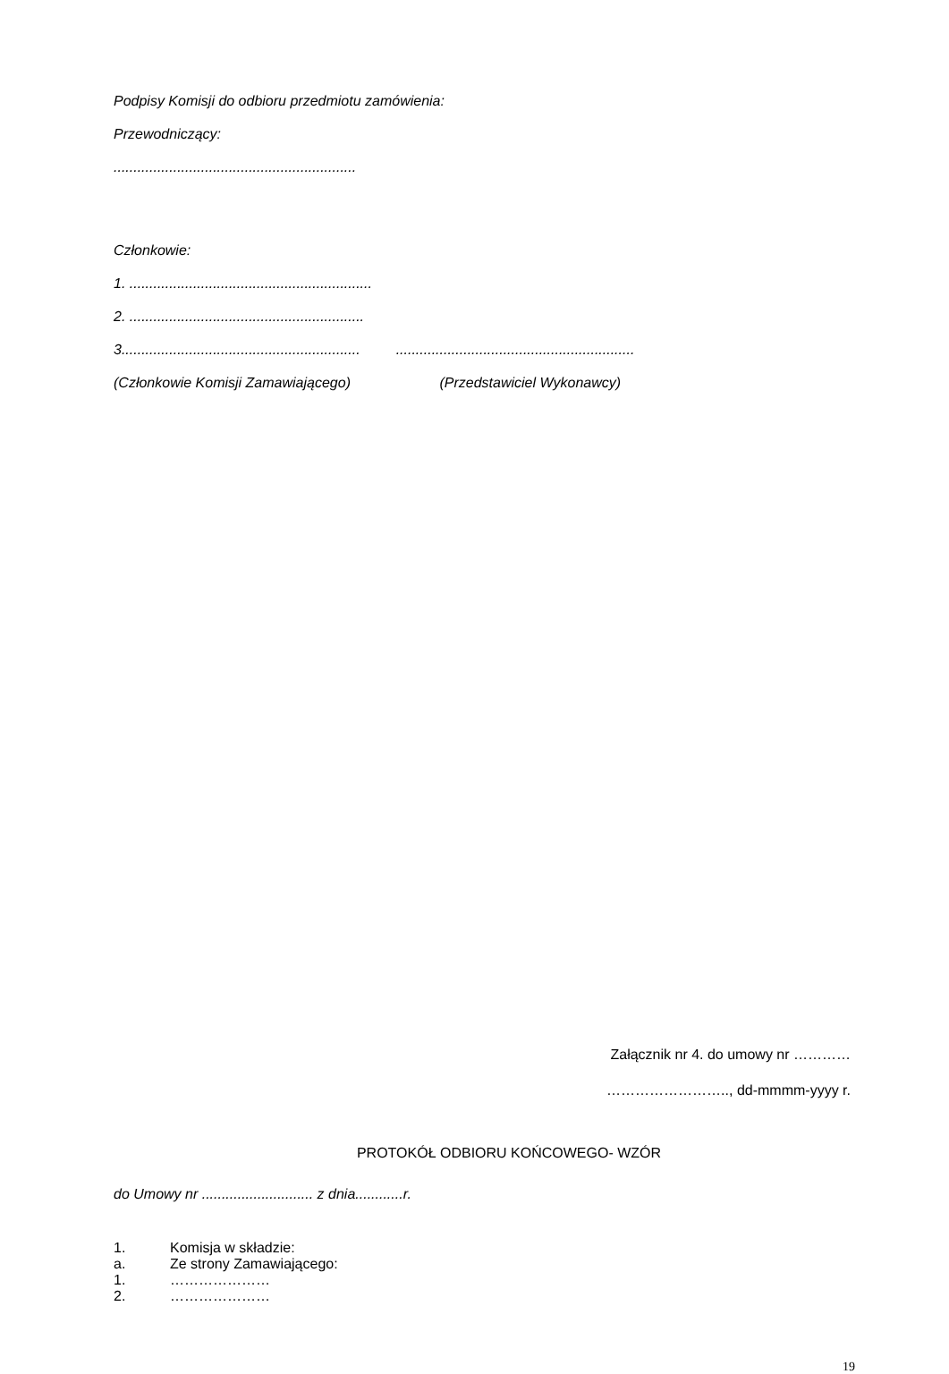Podpisy Komisji do odbioru przedmiotu zamówienia:
Przewodniczący:
.............................................................
Członkowie:
1. .............................................................
2. ...........................................................
3............................................................ ............................................................
(Członkowie Komisji Zamawiającego) (Przedstawiciel Wykonawcy)
Załącznik nr 4. do umowy nr …………
…………………….., dd-mmmm-yyyy r.
PROTOKÓŁ ODBIORU KOŃCOWEGO- WZÓR
do Umowy nr ............................ z dnia............r.
1. Komisja w składzie:
a. Ze strony Zamawiającego:
1. …………………
2. …………………
19